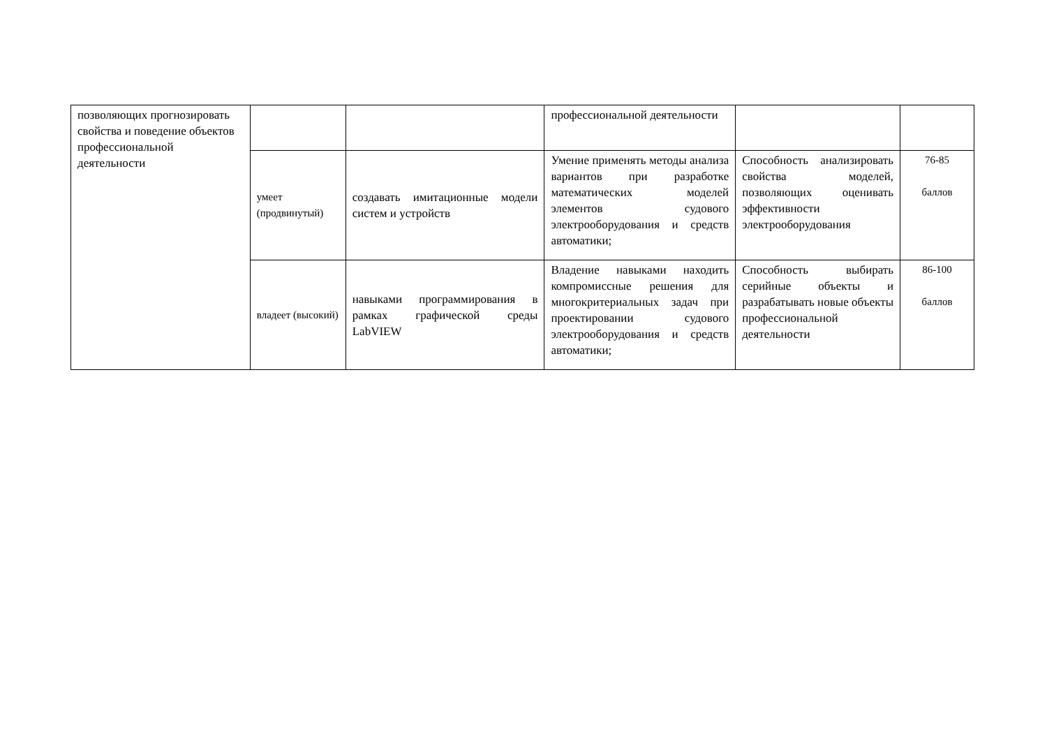| позволяющих прогнозировать свойства и поведение объектов профессиональной деятельности | | | профессиональной деятельности | | |
| | умеет (продвинутый) | создавать имитационные модели систем и устройств | Умение применять методы анализа вариантов при разработке математических моделей элементов судового электрооборудования и средств автоматики; | Способность анализировать свойства моделей, позволяющих оценивать эффективности электрооборудования | 76-85 баллов |
| | владеет (высокий) | навыками программирования в рамках графической среды LabVIEW | Владение навыками находить компромиссные решения для многокритериальных задач при проектировании судового электрооборудования и средств автоматики; | Способность выбирать серийные объекты и разрабатывать новые объекты профессиональной деятельности | 86-100 баллов |